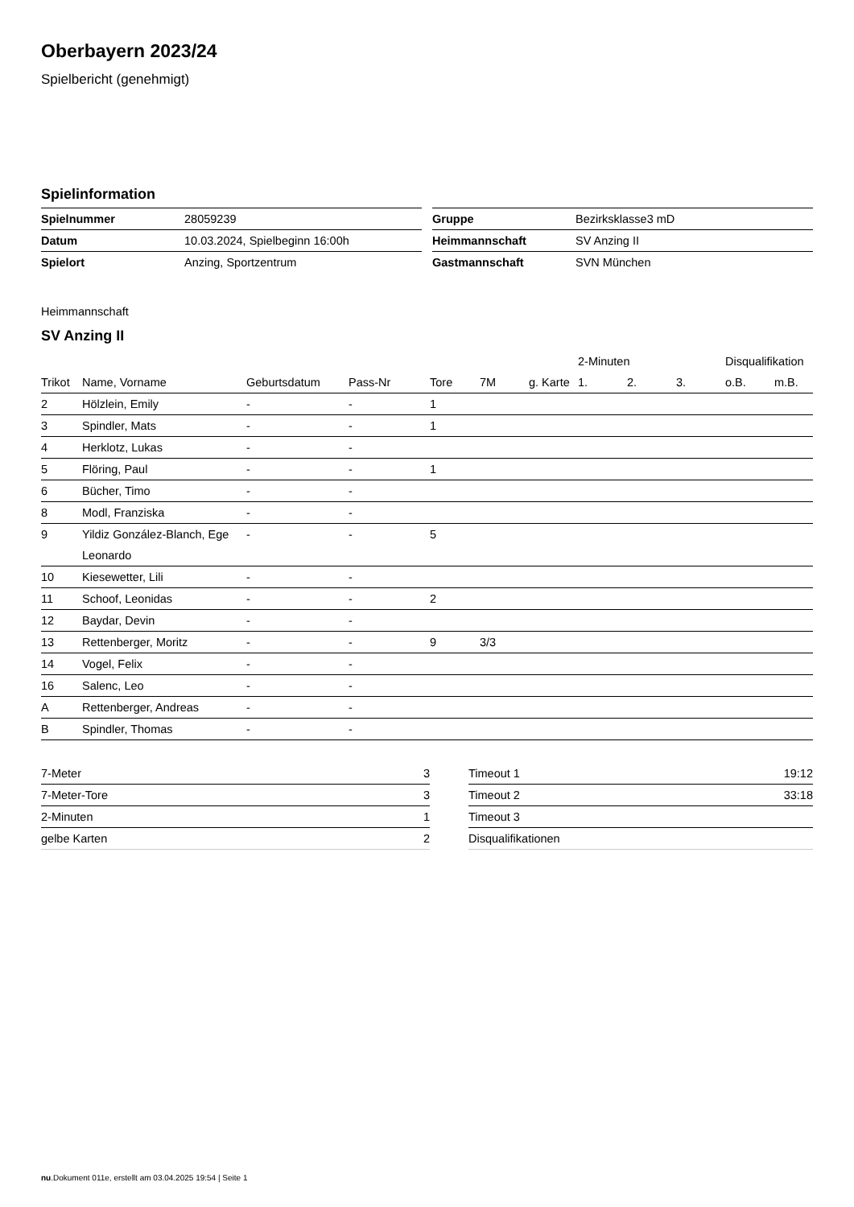Oberbayern 2023/24
Spielbericht (genehmigt)
Spielinformation
| Spielnummer | 28059239 |
| Datum | 10.03.2024, Spielbeginn 16:00h |
| Spielort | Anzing, Sportzentrum |
| Gruppe | Bezirksklasse3 mD |
| Heimmannschaft | SV Anzing II |
| Gastmannschaft | SVN München |
Heimmannschaft
SV Anzing II
| | | | | | | | 2-Minuten | | | Disqualifikation | |
| --- | --- | --- | --- | --- | --- | --- | --- | --- | --- | --- | --- |
| Trikot | Name, Vorname | Geburtsdatum | Pass-Nr | Tore | 7M | g. Karte | 1. | 2. | 3. | o.B. | m.B. |
| 2 | Hölzlein, Emily | - | - | 1 | | | | | | | |
| 3 | Spindler, Mats | - | - | 1 | | | | | | | |
| 4 | Herklotz, Lukas | - | - | | | | | | | | |
| 5 | Flöring, Paul | - | - | 1 | | | | | | | |
| 6 | Bücher, Timo | - | - | | | | | | | | |
| 8 | Modl, Franziska | - | - | | | | | | | | |
| 9 | Yildiz González-Blanch, Ege Leonardo | - | - | 5 | | | | | | | |
| 10 | Kiesewetter, Lili | - | - | | | | | | | | |
| 11 | Schoof, Leonidas | - | - | 2 | | | | | | | |
| 12 | Baydar, Devin | - | - | | | | | | | | |
| 13 | Rettenberger, Moritz | - | - | 9 | 3/3 | | | | | | |
| 14 | Vogel, Felix | - | - | | | | | | | | |
| 16 | Salenc, Leo | - | - | | | | | | | | |
| A | Rettenberger, Andreas | - | - | | | | | | | | |
| B | Spindler, Thomas | - | - | | | | | | | | |
| 7-Meter | 3 |
| 7-Meter-Tore | 3 |
| 2-Minuten | 1 |
| gelbe Karten | 2 |
| Timeout 1 | 19:12 |
| Timeout 2 | 33:18 |
| Timeout 3 | |
| Disqualifikationen | |
nu.Dokument 011e, erstellt am 03.04.2025 19:54 | Seite 1